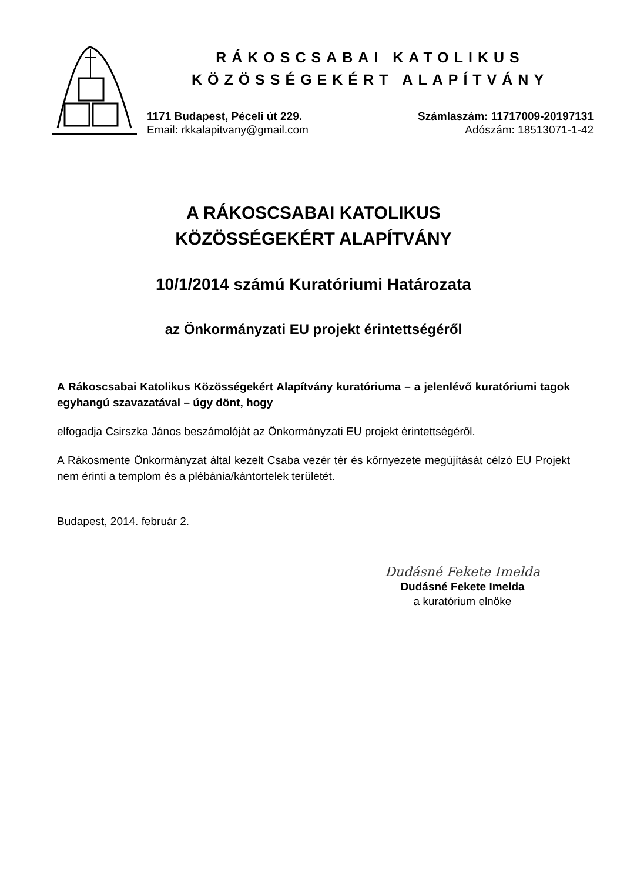RÁKOSCSABAI KATOLIKUS
KÖZÖSSÉGEKÉRT ALAPÍTVÁNY
1171 Budapest, Péceli út 229.
Email: rkkalapitvany@gmail.com
Számlaszám: 11717009-20197131
Adószám: 18513071-1-42
A RÁKOSCSABAI KATOLIKUS
KÖZÖSSÉGEKÉRT ALAPÍTVÁNY
10/1/2014 számú Kuratóriumi Határozata
az Önkormányzati EU projekt érintettségéről
A Rákoscsabai Katolikus Közösségekért Alapítvány kuratóriuma – a jelenlévő kuratóriumi tagok egyhangú szavazatával – úgy dönt, hogy
elfogadja Csirszka János beszámolóját az Önkormányzati EU projekt érintettségéről.
A Rákosmente Önkormányzat által kezelt Csaba vezér tér és környezete megújítását célzó EU Projekt nem érinti a templom és a plébánia/kántortelek területét.
Budapest, 2014. február 2.
Dudásné Fekete Imelda
Dudásné Fekete Imelda
a kuratórium elnöke